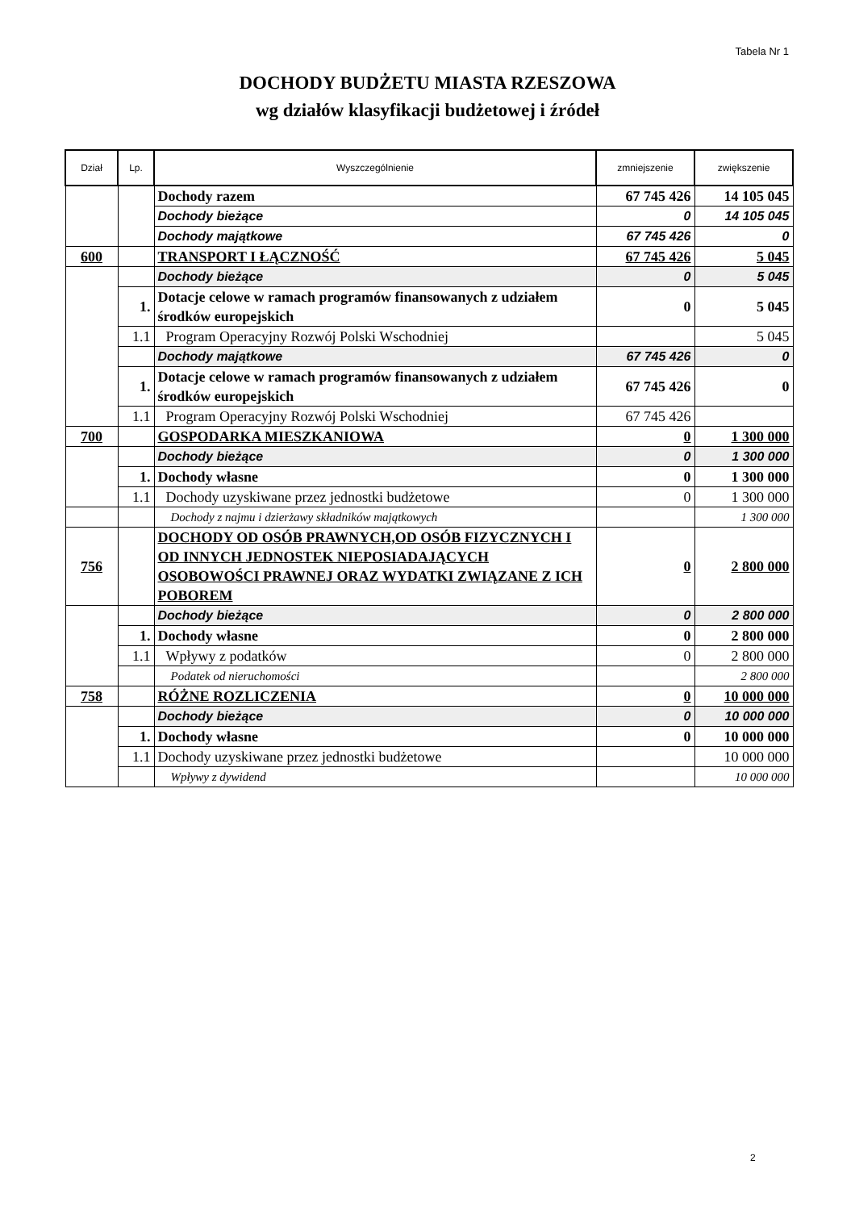Tabela Nr 1
DOCHODY BUDŻETU MIASTA RZESZOWA
wg działów klasyfikacji budżetowej i źródeł
| Dział | Lp. | Wyszczególnienie | zmniejszenie | zwiększenie |
| --- | --- | --- | --- | --- |
| | | Dochody razem | 67 745 426 | 14 105 045 |
| | | Dochody bieżące | 0 | 14 105 045 |
| | | Dochody majątkowe | 67 745 426 | 0 |
| 600 | | TRANSPORT I ŁĄCZNOŚĆ | 67 745 426 | 5 045 |
| | | Dochody bieżące | 0 | 5 045 |
| | 1. | Dotacje celowe w ramach programów finansowanych z udziałem środków europejskich | 0 | 5 045 |
| | 1.1 | Program Operacyjny Rozwój Polski Wschodniej | | 5 045 |
| | | Dochody majątkowe | 67 745 426 | 0 |
| | 1. | Dotacje celowe w ramach programów finansowanych z udziałem środków europejskich | 67 745 426 | 0 |
| | 1.1 | Program Operacyjny Rozwój Polski Wschodniej | 67 745 426 | |
| 700 | | GOSPODARKA MIESZKANIOWA | 0 | 1 300 000 |
| | | Dochody bieżące | 0 | 1 300 000 |
| | 1. | Dochody własne | 0 | 1 300 000 |
| | 1.1 | Dochody uzyskiwane przez jednostki budżetowe | 0 | 1 300 000 |
| | | Dochody z najmu i dzierżawy składników majątkowych | | 1 300 000 |
| 756 | | DOCHODY OD OSÓB PRAWNYCH,OD OSÓB FIZYCZNYCH I OD INNYCH JEDNOSTEK NIEPOSIADAJĄCYCH OSOBOWOŚCI PRAWNEJ ORAZ WYDATKI ZWIĄZANE Z ICH POBOREM | 0 | 2 800 000 |
| | | Dochody bieżące | 0 | 2 800 000 |
| | 1. | Dochody własne | 0 | 2 800 000 |
| | 1.1 | Wpływy z podatków | 0 | 2 800 000 |
| | | Podatek od nieruchomości | | 2 800 000 |
| 758 | | RÓŻNE ROZLICZENIA | 0 | 10 000 000 |
| | | Dochody bieżące | 0 | 10 000 000 |
| | 1. | Dochody własne | 0 | 10 000 000 |
| | 1.1 | Dochody uzyskiwane przez jednostki budżetowe | | 10 000 000 |
| | | Wpływy z dywidend | | 10 000 000 |
2